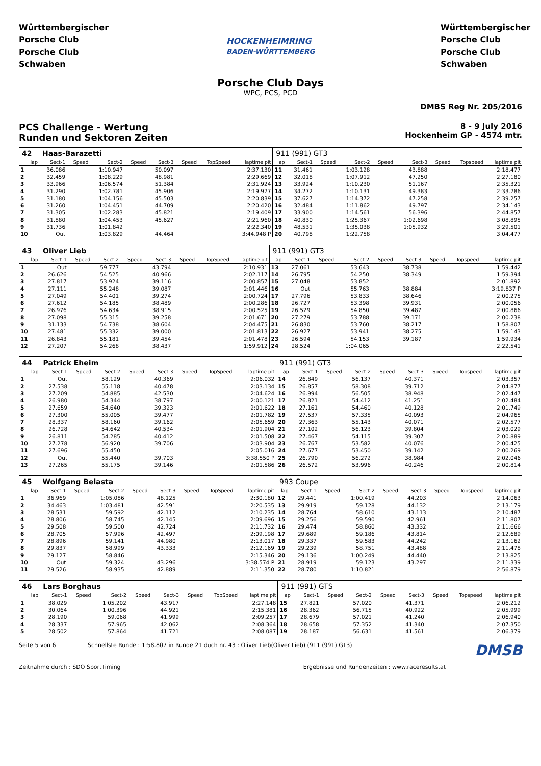Württembergischer Porsche Club
Porsche Club Schwaben
HOCKENHEIMRING
BADEN-WÜRTTEMBERG
Württembergischer Porsche Club
Porsche Club Schwaben
Porsche Club Days
WPC, PCS, PCD
DMBS Reg Nr. 205/2016
PCS Challenge - Wertung
Runden und Sektoren Zeiten
8 - 9 July 2016
Hockenheim GP - 4574 mtr.
| 42 | Haas-Barazetti | | | | | | | | 911 (991) GT3 | | | | | | | | |
| lap | Sect-1 | Speed | Sect-2 | Speed | Sect-3 | Speed | TopSpeed | laptime pit | lap | Sect-1 | Speed | Sect-2 | Speed | Sect-3 | Speed | Topspeed | laptime pit |
| 1 | 36.086 | | 1:10.947 | | 50.097 | | | 2:37.130 | 11 | 31.461 | | 1:03.128 | | 43.888 | | | 2:18.477 |
| 2 | 32.459 | | 1:08.229 | | 48.981 | | | 2:29.669 | 12 | 32.018 | | 1:07.912 | | 47.250 | | | 2:27.180 |
| 3 | 33.966 | | 1:06.574 | | 51.384 | | | 2:31.924 | 13 | 33.924 | | 1:10.230 | | 51.167 | | | 2:35.321 |
| 4 | 31.290 | | 1:02.781 | | 45.906 | | | 2:19.977 | 14 | 34.272 | | 1:10.131 | | 49.383 | | | 2:33.786 |
| 5 | 31.180 | | 1:04.156 | | 45.503 | | | 2:20.839 | 15 | 37.627 | | 1:14.372 | | 47.258 | | | 2:39.257 |
| 6 | 31.260 | | 1:04.451 | | 44.709 | | | 2:20.420 | 16 | 32.484 | | 1:11.862 | | 49.797 | | | 2:34.143 |
| 7 | 31.305 | | 1:02.283 | | 45.821 | | | 2:19.409 | 17 | 33.900 | | 1:14.561 | | 56.396 | | | 2:44.857 |
| 8 | 31.880 | | 1:04.453 | | 45.627 | | | 2:21.960 | 18 | 40.830 | | 1:25.367 | | 1:02.698 | | | 3:08.895 |
| 9 | 31.736 | | 1:01.842 | | | | | 2:22.340 | 19 | 48.531 | | 1:35.038 | | 1:05.932 | | | 3:29.501 |
| 10 | Out | | 1:03.829 | | 44.464 | | | 3:44.948 P | 20 | 40.798 | | 1:22.758 | | | | | 3:04.477 |
| 43 | Oliver Lieb | | | | | | | | 911 (991) GT3 | | | | | | | | |
| lap | Sect-1 | Speed | Sect-2 | Speed | Sect-3 | Speed | TopSpeed | laptime pit | lap | Sect-1 | Speed | Sect-2 | Speed | Sect-3 | Speed | Topspeed | laptime pit |
| 1 | Out | | 59.777 | | 43.794 | | | 2:10.931 | 13 | 27.061 | | 53.643 | | 38.738 | | | 1:59.442 |
| 2 | 26.626 | | 54.525 | | 40.966 | | | 2:02.117 | 14 | 26.795 | | 54.250 | | 38.349 | | | 1:59.394 |
| 3 | 27.817 | | 53.924 | | 39.116 | | | 2:00.857 | 15 | 27.048 | | 53.852 | | | | | 2:01.892 |
| 4 | 27.111 | | 55.248 | | 39.087 | | | 2:01.446 | 16 | Out | | 55.763 | | 38.884 | | | 3:19.837 P |
| 5 | 27.049 | | 54.401 | | 39.274 | | | 2:00.724 | 17 | 27.796 | | 53.833 | | 38.646 | | | 2:00.275 |
| 6 | 27.612 | | 54.185 | | 38.489 | | | 2:00.286 | 18 | 26.727 | | 53.398 | | 39.931 | | | 2:00.056 |
| 7 | 26.976 | | 54.634 | | 38.915 | | | 2:00.525 | 19 | 26.529 | | 54.850 | | 39.487 | | | 2:00.866 |
| 8 | 27.098 | | 55.315 | | 39.258 | | | 2:01.671 | 20 | 27.279 | | 53.788 | | 39.171 | | | 2:00.238 |
| 9 | 31.133 | | 54.738 | | 38.604 | | | 2:04.475 | 21 | 26.830 | | 53.760 | | 38.217 | | | 1:58.807 |
| 10 | 27.481 | | 55.332 | | 39.000 | | | 2:01.813 | 22 | 26.927 | | 53.941 | | 38.275 | | | 1:59.143 |
| 11 | 26.843 | | 55.181 | | 39.454 | | | 2:01.478 | 23 | 26.594 | | 54.153 | | 39.187 | | | 1:59.934 |
| 12 | 27.207 | | 54.268 | | 38.437 | | | 1:59.912 | 24 | 28.524 | | 1:04.065 | | | | | 2:22.541 |
| 44 | Patrick Eheim | | | | | | | | 911 (991) GT3 | | | | | | | | |
| lap | Sect-1 | Speed | Sect-2 | Speed | Sect-3 | Speed | TopSpeed | laptime pit | lap | Sect-1 | Speed | Sect-2 | Speed | Sect-3 | Speed | Topspeed | laptime pit |
| 1 | Out | | 58.129 | | 40.369 | | | 2:06.032 | 14 | 26.849 | | 56.137 | | 40.371 | | | 2:03.357 |
| 2 | 27.538 | | 55.118 | | 40.478 | | | 2:03.134 | 15 | 26.857 | | 58.308 | | 39.712 | | | 2:04.877 |
| 3 | 27.209 | | 54.885 | | 42.530 | | | 2:04.624 | 16 | 26.994 | | 56.505 | | 38.948 | | | 2:02.447 |
| 4 | 26.980 | | 54.344 | | 38.797 | | | 2:00.121 | 17 | 26.821 | | 54.412 | | 41.251 | | | 2:02.484 |
| 5 | 27.659 | | 54.640 | | 39.323 | | | 2:01.622 | 18 | 27.161 | | 54.460 | | 40.128 | | | 2:01.749 |
| 6 | 27.300 | | 55.005 | | 39.477 | | | 2:01.782 | 19 | 27.537 | | 57.335 | | 40.093 | | | 2:04.965 |
| 7 | 28.337 | | 58.160 | | 39.162 | | | 2:05.659 | 20 | 27.363 | | 55.143 | | 40.071 | | | 2:02.577 |
| 8 | 26.728 | | 54.642 | | 40.534 | | | 2:01.904 | 21 | 27.102 | | 56.123 | | 39.804 | | | 2:03.029 |
| 9 | 26.811 | | 54.285 | | 40.412 | | | 2:01.508 | 22 | 27.467 | | 54.115 | | 39.307 | | | 2:00.889 |
| 10 | 27.278 | | 56.920 | | 39.706 | | | 2:03.904 | 23 | 26.767 | | 53.582 | | 40.076 | | | 2:00.425 |
| 11 | 27.696 | | 55.450 | | | | | 2:05.016 | 24 | 27.677 | | 53.450 | | 39.142 | | | 2:00.269 |
| 12 | Out | | 55.440 | | 39.703 | | | 3:38.550 P | 25 | 26.790 | | 56.272 | | 38.984 | | | 2:02.046 |
| 13 | 27.265 | | 55.175 | | 39.146 | | | 2:01.586 | 26 | 26.572 | | 53.996 | | 40.246 | | | 2:00.814 |
| 45 | Wolfgang Belasta | | | | | | | | 993 Coupe | | | | | | | | |
| lap | Sect-1 | Speed | Sect-2 | Speed | Sect-3 | Speed | TopSpeed | laptime pit | lap | Sect-1 | Speed | Sect-2 | Speed | Sect-3 | Speed | Topspeed | laptime pit |
| 1 | 36.969 | | 1:05.086 | | 48.125 | | | 2:30.180 | 12 | 29.441 | | 1:00.419 | | 44.203 | | | 2:14.063 |
| 2 | 34.463 | | 1:03.481 | | 42.591 | | | 2:20.535 | 13 | 29.919 | | 59.128 | | 44.132 | | | 2:13.179 |
| 3 | 28.531 | | 59.592 | | 42.112 | | | 2:10.235 | 14 | 28.764 | | 58.610 | | 43.113 | | | 2:10.487 |
| 4 | 28.806 | | 58.745 | | 42.145 | | | 2:09.696 | 15 | 29.256 | | 59.590 | | 42.961 | | | 2:11.807 |
| 5 | 29.508 | | 59.500 | | 42.724 | | | 2:11.732 | 16 | 29.474 | | 58.860 | | 43.332 | | | 2:11.666 |
| 6 | 28.705 | | 57.996 | | 42.497 | | | 2:09.198 | 17 | 29.689 | | 59.186 | | 43.814 | | | 2:12.689 |
| 7 | 28.896 | | 59.141 | | 44.980 | | | 2:13.017 | 18 | 29.337 | | 59.583 | | 44.242 | | | 2:13.162 |
| 8 | 29.837 | | 58.999 | | 43.333 | | | 2:12.169 | 19 | 29.239 | | 58.751 | | 43.488 | | | 2:11.478 |
| 9 | 29.127 | | 58.846 | | | | | 2:15.346 | 20 | 29.136 | | 1:00.249 | | 44.440 | | | 2:13.825 |
| 10 | Out | | 59.324 | | 43.296 | | | 3:38.574 P | 21 | 28.919 | | 59.123 | | 43.297 | | | 2:11.339 |
| 11 | 29.526 | | 58.935 | | 42.889 | | | 2:11.350 | 22 | 28.780 | | 1:10.821 | | | | | 2:56.879 |
| 46 | Lars Borghaus | | | | | | | | 911 (991) GTS | | | | | | | | |
| lap | Sect-1 | Speed | Sect-2 | Speed | Sect-3 | Speed | TopSpeed | laptime pit | lap | Sect-1 | Speed | Sect-2 | Speed | Sect-3 | Speed | Topspeed | laptime pit |
| 1 | 38.029 | | 1:05.202 | | 43.917 | | | 2:27.148 | 15 | 27.821 | | 57.020 | | 41.371 | | | 2:06.212 |
| 2 | 30.064 | | 1:00.396 | | 44.921 | | | 2:15.381 | 16 | 28.362 | | 56.715 | | 40.922 | | | 2:05.999 |
| 3 | 28.190 | | 59.068 | | 41.999 | | | 2:09.257 | 17 | 28.679 | | 57.021 | | 41.240 | | | 2:06.940 |
| 4 | 28.337 | | 57.965 | | 42.062 | | | 2:08.364 | 18 | 28.658 | | 57.352 | | 41.340 | | | 2:07.350 |
| 5 | 28.502 | | 57.864 | | 41.721 | | | 2:08.087 | 19 | 28.187 | | 56.631 | | 41.561 | | | 2:06.379 |
Seite 5 von 6 Schnellste Runde : 1:58.807 in Runde 21 duch nr. 43 : Oliver Lieb(Oliver Lieb) (911 (991) GT3) DMSB
Zeitnahme durch : SDO SportTiming Ergebnisse und Rundenzeiten : www.raceresults.at